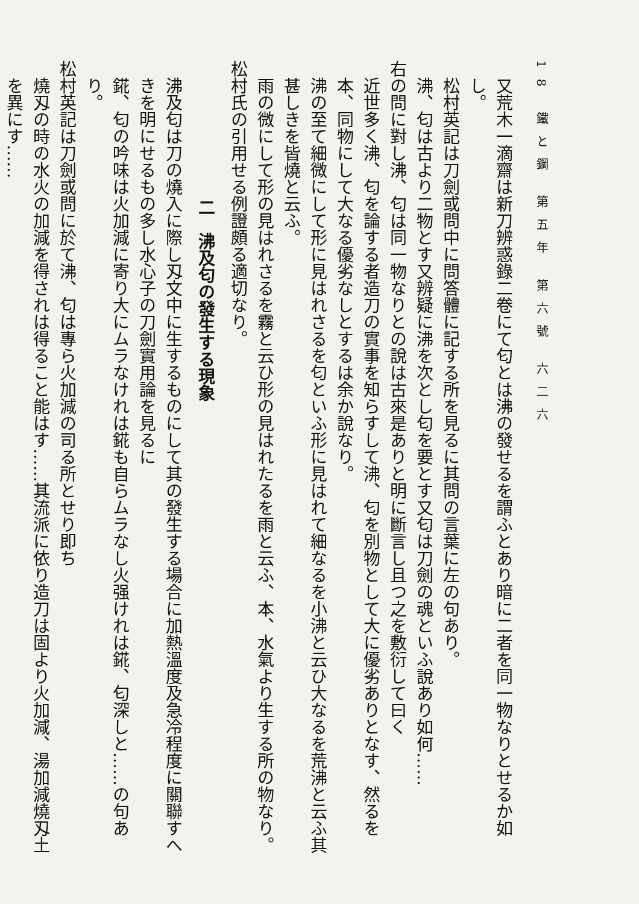18 鐵と鋼 第五年 第六號 六二六
又荒木一滴齋は新刀辨惑錄二卷にて匂とは沸の發せるを謂ふとあり暗に二者を同一物なりとせるか如し。
松村英記は刀劍或問中に問答體に記する所を見るに其問の言葉に左の句あり。
沸、匂は古より二物とす又辨疑に沸を次とし匂を要とす又匂は刀劍の魂といふ說あり如何……
右の問に對し沸、匂は同一物なりとの說は古來是ありと明に斷言し且つ之を敷衍して曰く
近世多く沸、匂を論する者造刀の實事を知らすして沸、匂を別物として大に優劣ありとなす、然るを本、同物にして大なる優劣なしとするは余か說なり。
沸の至て細微にして形に見はれさるを匂といふ形に見はれて細なるを小沸と云ひ大なるを荒沸と云ふ其甚しきを皆燒と云ふ。
雨の微にして形の見はれさるを霧と云ひ形の見はれたるを雨と云ふ、本、水氣より生する所の物なり。
松村氏の引用せる例證頗る適切なり。
二　沸及匂の發生する現象
沸及匂は刀の燒入に際し刄文中に生するものにして其の發生する場合に加熱溫度及急冷程度に關聯すへきを明にせるもの多し水心子の刀劍實用論を見るに
錵、匂の吟味は火加減に寄り大にムラなけれは錵も自らムラなし火强けれは錵、匂深しと……の句あり。
松村英記は刀劍或問に於て沸、匂は專ら火加減の司る所とせり即ち
燒刄の時の水火の加減を得されは得ること能はす……其流派に依り造刀は固より火加減、湯加減燒刄土を異にす……